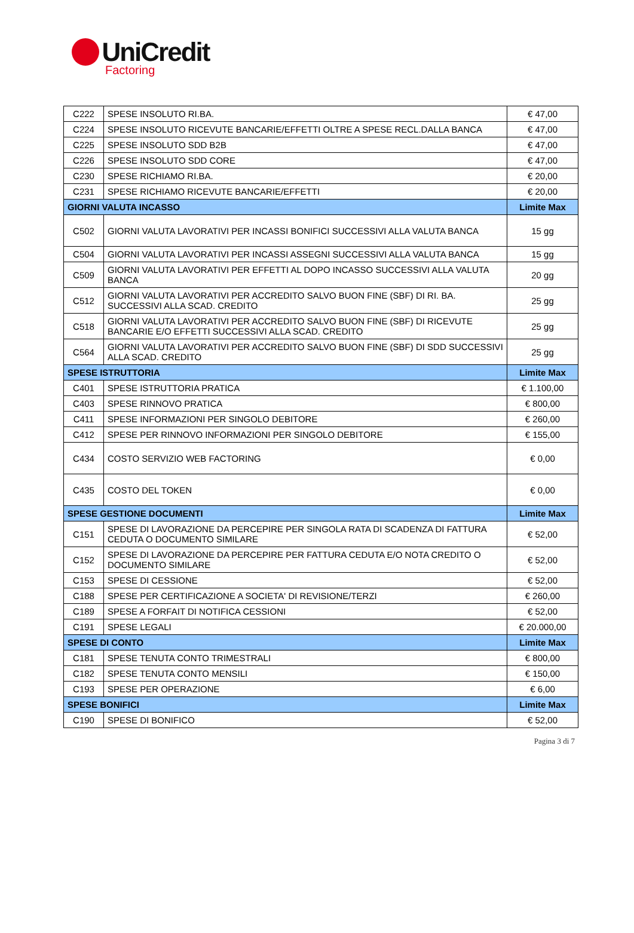UniCredit
Factoring
| C222 | SPESE INSOLUTO RI.BA. | € 47,00 |
| C224 | SPESE INSOLUTO RICEVUTE BANCARIE/EFFETTI OLTRE A SPESE RECL.DALLA BANCA | € 47,00 |
| C225 | SPESE INSOLUTO SDD B2B | € 47,00 |
| C226 | SPESE INSOLUTO SDD CORE | € 47,00 |
| C230 | SPESE RICHIAMO RI.BA. | € 20,00 |
| C231 | SPESE RICHIAMO RICEVUTE BANCARIE/EFFETTI | € 20,00 |
| GIORNI VALUTA INCASSO | | Limite Max |
| C502 | GIORNI VALUTA LAVORATIVI PER INCASSI BONIFICI SUCCESSIVI ALLA VALUTA BANCA | 15 gg |
| C504 | GIORNI VALUTA LAVORATIVI PER INCASSI ASSEGNI SUCCESSIVI ALLA VALUTA BANCA | 15 gg |
| C509 | GIORNI VALUTA LAVORATIVI PER EFFETTI AL DOPO INCASSO SUCCESSIVI ALLA VALUTA BANCA | 20 gg |
| C512 | GIORNI VALUTA LAVORATIVI PER ACCREDITO SALVO BUON FINE (SBF) DI RI. BA. SUCCESSIVI ALLA SCAD. CREDITO | 25 gg |
| C518 | GIORNI VALUTA LAVORATIVI PER ACCREDITO SALVO BUON FINE (SBF) DI RICEVUTE BANCARIE E/O EFFETTI SUCCESSIVI ALLA SCAD. CREDITO | 25 gg |
| C564 | GIORNI VALUTA LAVORATIVI PER ACCREDITO SALVO BUON FINE (SBF) DI SDD SUCCESSIVI ALLA SCAD. CREDITO | 25 gg |
| SPESE ISTRUTTORIA | | Limite Max |
| C401 | SPESE ISTRUTTORIA PRATICA | € 1.100,00 |
| C403 | SPESE RINNOVO PRATICA | € 800,00 |
| C411 | SPESE INFORMAZIONI PER SINGOLO DEBITORE | € 260,00 |
| C412 | SPESE PER RINNOVO INFORMAZIONI PER SINGOLO DEBITORE | € 155,00 |
| C434 | COSTO SERVIZIO WEB FACTORING | € 0,00 |
| C435 | COSTO DEL TOKEN | € 0,00 |
| SPESE GESTIONE DOCUMENTI | | Limite Max |
| C151 | SPESE DI LAVORAZIONE DA PERCEPIRE PER SINGOLA RATA DI SCADENZA DI FATTURA CEDUTA O DOCUMENTO SIMILARE | € 52,00 |
| C152 | SPESE DI LAVORAZIONE DA PERCEPIRE PER FATTURA CEDUTA E/O NOTA CREDITO O DOCUMENTO SIMILARE | € 52,00 |
| C153 | SPESE DI CESSIONE | € 52,00 |
| C188 | SPESE PER CERTIFICAZIONE A SOCIETA' DI REVISIONE/TERZI | € 260,00 |
| C189 | SPESE A FORFAIT DI NOTIFICA CESSIONI | € 52,00 |
| C191 | SPESE LEGALI | € 20.000,00 |
| SPESE DI CONTO | | Limite Max |
| C181 | SPESE TENUTA CONTO TRIMESTRALI | € 800,00 |
| C182 | SPESE TENUTA CONTO MENSILI | € 150,00 |
| C193 | SPESE PER OPERAZIONE | € 6,00 |
| SPESE BONIFICI | | Limite Max |
| C190 | SPESE DI BONIFICO | € 52,00 |
Pagina 3 di 7